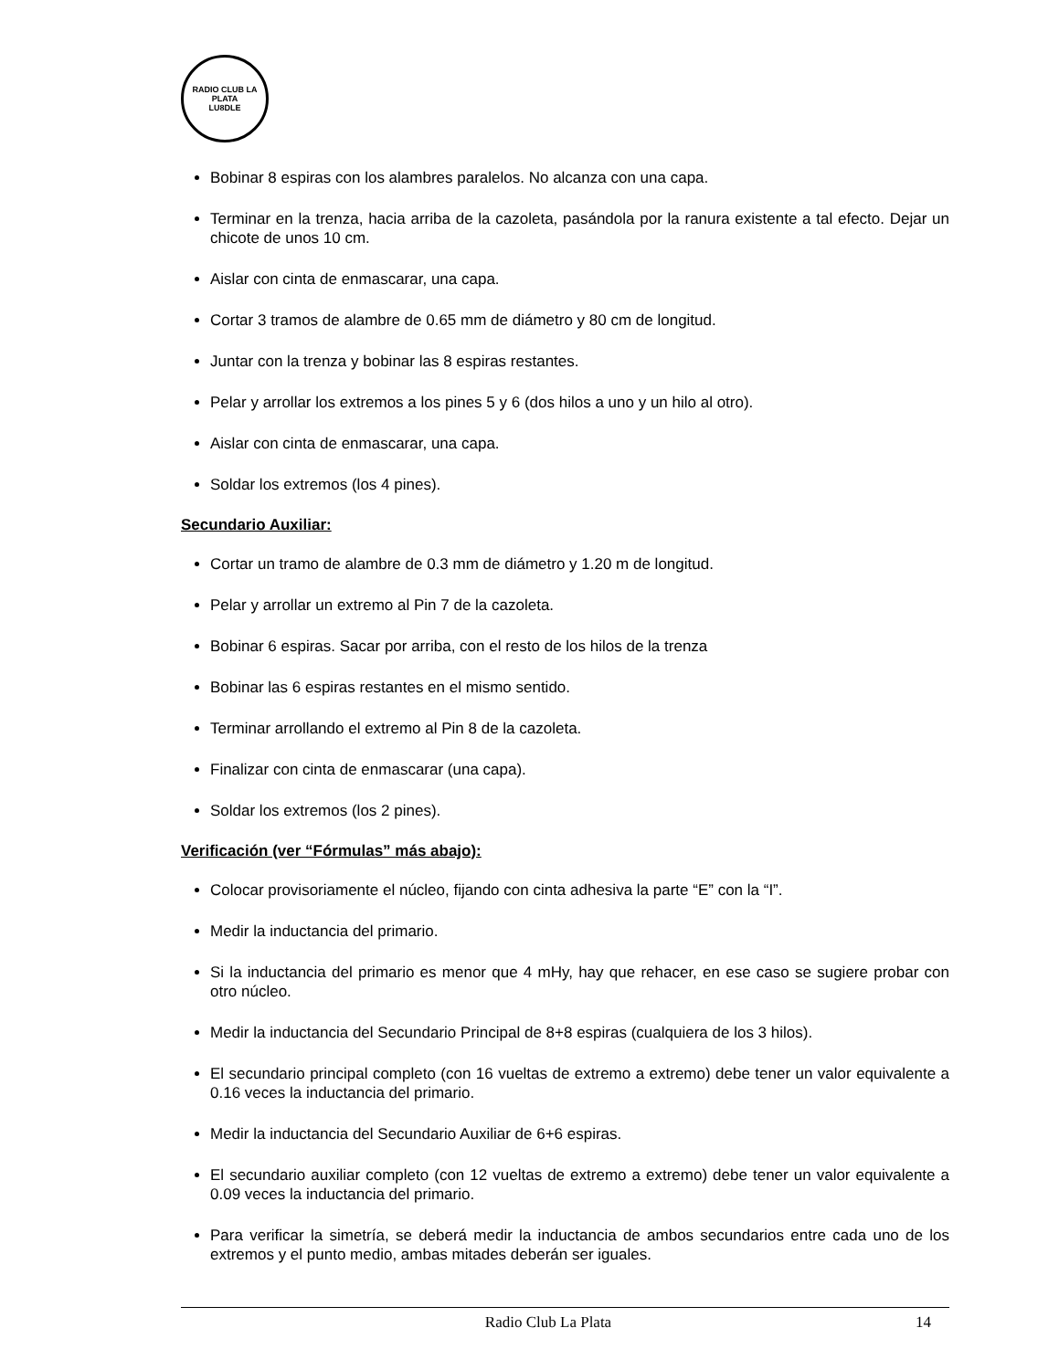RADIO CLUB LA PLATA
LU8DLE
Bobinar 8 espiras con los alambres paralelos. No alcanza con una capa.
Terminar en la trenza, hacia arriba de la cazoleta, pasándola por la ranura existente a tal efecto. Dejar un chicote de unos 10 cm.
Aislar con cinta de enmascarar, una capa.
Cortar 3 tramos de alambre de 0.65 mm de diámetro y 80 cm de longitud.
Juntar con la trenza y bobinar las 8 espiras restantes.
Pelar y arrollar los extremos a los pines 5 y 6 (dos hilos a uno y un hilo al otro).
Aislar con cinta de enmascarar, una capa.
Soldar los extremos (los 4 pines).
Secundario Auxiliar:
Cortar un tramo de alambre de 0.3 mm de diámetro y 1.20 m de longitud.
Pelar y arrollar un extremo al Pin 7 de la cazoleta.
Bobinar 6 espiras. Sacar por arriba, con el resto de los hilos de la trenza
Bobinar las 6 espiras restantes en el mismo sentido.
Terminar arrollando el extremo al Pin 8 de la cazoleta.
Finalizar con cinta de enmascarar (una capa).
Soldar los extremos (los 2 pines).
Verificación (ver “Fórmulas” más abajo):
Colocar provisoriamente el núcleo, fijando con cinta adhesiva la parte “E” con la “I”.
Medir la inductancia del primario.
Si la inductancia del primario es menor que 4 mHy, hay que rehacer, en ese caso se sugiere probar con otro núcleo.
Medir la inductancia del Secundario Principal de 8+8 espiras (cualquiera de los 3 hilos).
El secundario principal completo (con 16 vueltas de extremo a extremo) debe tener un valor equivalente a 0.16 veces la inductancia del primario.
Medir la inductancia del Secundario Auxiliar de 6+6 espiras.
El secundario auxiliar completo (con 12 vueltas de extremo a extremo) debe tener un valor equivalente a 0.09 veces la inductancia del primario.
Para verificar la simetría, se deberá medir la inductancia de ambos secundarios entre cada uno de los extremos y el punto medio, ambas mitades deberán ser iguales.
Radio Club La Plata 14